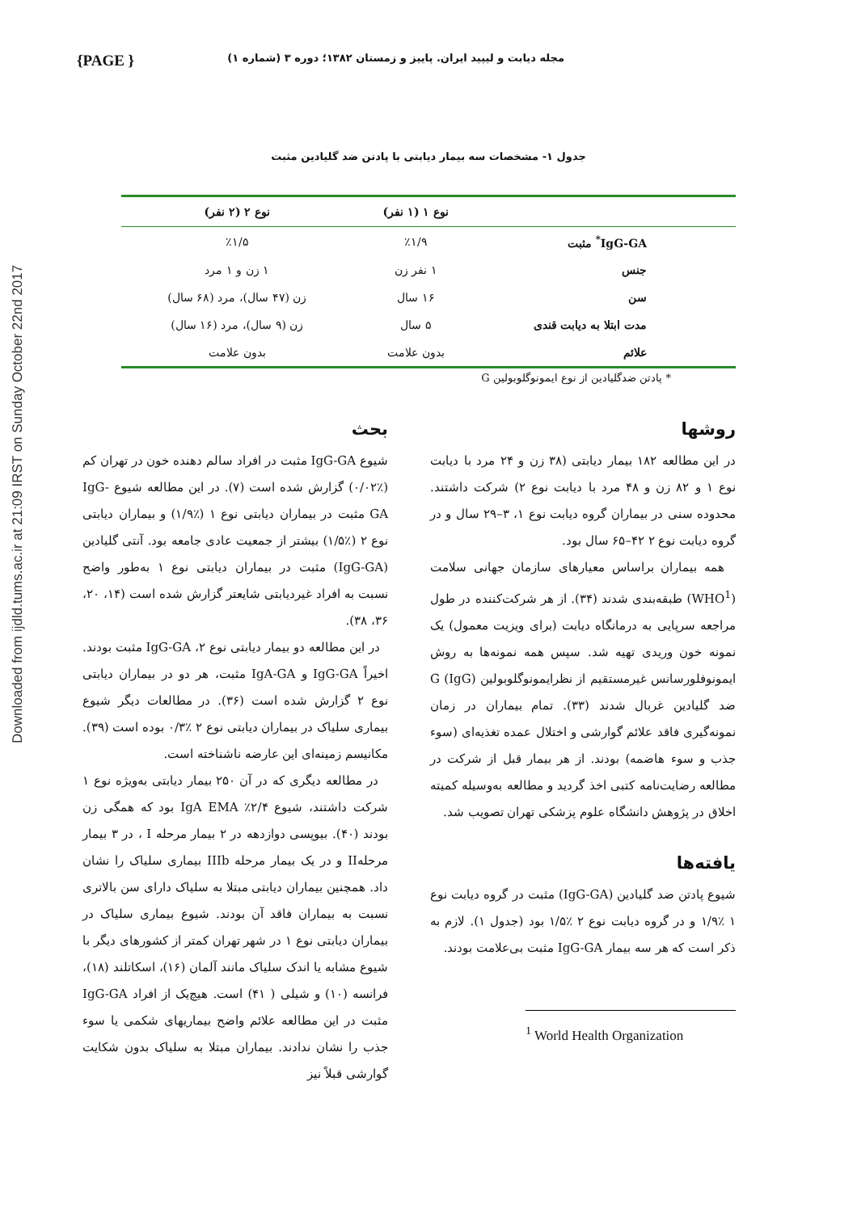Downloaded from ijdld.tums.ac.ir at 21:09 IRST on Sunday October 22nd 2017
{PAGE } مجله دیابت و لیپید ایران. پاییز و زمستان ۱۳۸۲؛ دوره ۳ (شماره ۱)
جدول ۱- مشخصات سه بیمار دیابتی با پادتن ضد گلیادین مثبت
| | نوع ۱ (۱ نفر) | نوع ۲ (۲ نفر) |
| --- | --- | --- |
| IgG-GA<sup>*</sup> مثبت | ٪۱/۹ | ٪۱/۵ |
| جنس | ۱ نفر زن | ۱ زن و ۱ مرد |
| سن | ۱۶ سال | زن (۴۷ سال)، مرد (۶۸ سال) |
| مدت ابتلا به دیابت قندی | ۵ سال | زن (۹ سال)، مرد (۱۶ سال) |
| علائم | بدون علامت | بدون علامت |
* پادتن ضدگلیادین از نوع ایمونوگلوبولین G
روشها
در این مطالعه ۱۸۲ بیمار دیابتی (۳۸ زن و ۲۴ مرد با دیابت نوع ۱ و ۸۲ زن و ۴۸ مرد با دیابت نوع ۲) شرکت داشتند. محدوده سنی در بیماران گروه دیابت نوع ۱، ۳–۲۹ سال و در گروه دیابت نوع ۲ ۴۲–۶۵ سال بود.
همه بیماران براساس معیارهای سازمان جهانی سلامت (WHO<sup>1</sup>) طبقه‌بندی شدند (۳۴). از هر شرکت‌کننده در طول مراجعه سرپایی به درمانگاه دیابت (برای ویزیت معمول) یک نمونه خون وریدی تهیه شد. سپس همه نمونه‌ها به روش ایمونوفلورسانس غیرمستقیم از نظرایمونوگلوبولین G (IgG) ضد گلیادین غربال شدند (۳۳). تمام بیماران در زمان نمونه‌گیری فاقد علائم گوارشی و اختلال عمده تغذیه‌ای (سوء جذب و سوء هاضمه) بودند. از هر بیمار قبل از شرکت در مطالعه رضایت‌نامه کتبی اخذ گردید و مطالعه به‌وسیله کمیته اخلاق در پژوهش دانشگاه علوم پزشکی تهران تصویب شد.
یافته‌ها
شیوع پادتن ضد گلیادین (IgG-GA) مثبت در گروه دیابت نوع ۱ ٪۱/۹ و در گروه دیابت نوع ۲ ٪۱/۵ بود (جدول ۱). لازم به ذکر است که هر سه بیمار IgG-GA مثبت بی‌علامت بودند.
<sup>1</sup> World Health Organization
بحث
شیوع IgG-GA مثبت در افراد سالم دهنده خون در تهران کم (٪۰/۰۲) گزارش شده است (۷). در این مطالعه شیوع IgG-GA مثبت در بیماران دیابتی نوع ۱ (٪۱/۹) و بیماران دیابتی نوع ۲ (٪۱/۵) بیشتر از جمعیت عادی جامعه بود. آنتی گلیادین (IgG-GA) مثبت در بیماران دیابتی نوع ۱ به‌طور واضح نسبت به افراد غیردیابتی شایعتر گزارش شده است (۱۴، ۲۰، ۳۶، ۳۸).
در این مطالعه دو بیمار دیابتی نوع ۲، IgG-GA مثبت بودند. اخیراً IgG-GA و IgA-GA مثبت، هر دو در بیماران دیابتی نوع ۲ گزارش شده است (۳۶). در مطالعات دیگر شیوع بیماری سلیاک در بیماران دیابتی نوع ۲ ٪۰/۳ بوده است (۳۹). مکانیسم زمینه‌ای این عارضه ناشناخته است.
در مطالعه دیگری که در آن ۲۵۰ بیمار دیابتی به‌ویژه نوع ۱ شرکت داشتند، شیوع IgA EMA ٪۲/۴ بود که همگی زن بودند (۴۰). بیوپسی دوازدهه در ۲ بیمار مرحله I ، در ۳ بیمار مرحلهII و در یک بیمار مرحله IIIb بیماری سلیاک را نشان داد. همچنین بیماران دیابتی مبتلا به سلیاک دارای سن بالاتری نسبت به بیماران فاقد آن بودند. شیوع بیماری سلیاک در بیماران دیابتی نوع ۱ در شهر تهران کمتر از کشورهای دیگر با شیوع مشابه یا اندک سلیاک مانند آلمان (۱۶)، اسکاتلند (۱۸)، فرانسه (۱۰) و شیلی ( ۴۱) است. هیچ‌یک از افراد IgG-GA مثبت در این مطالعه علائم واضح بیماریهای شکمی یا سوء جذب را نشان ندادند. بیماران مبتلا به سلیاک بدون شکایت گوارشی قبلاً نیز